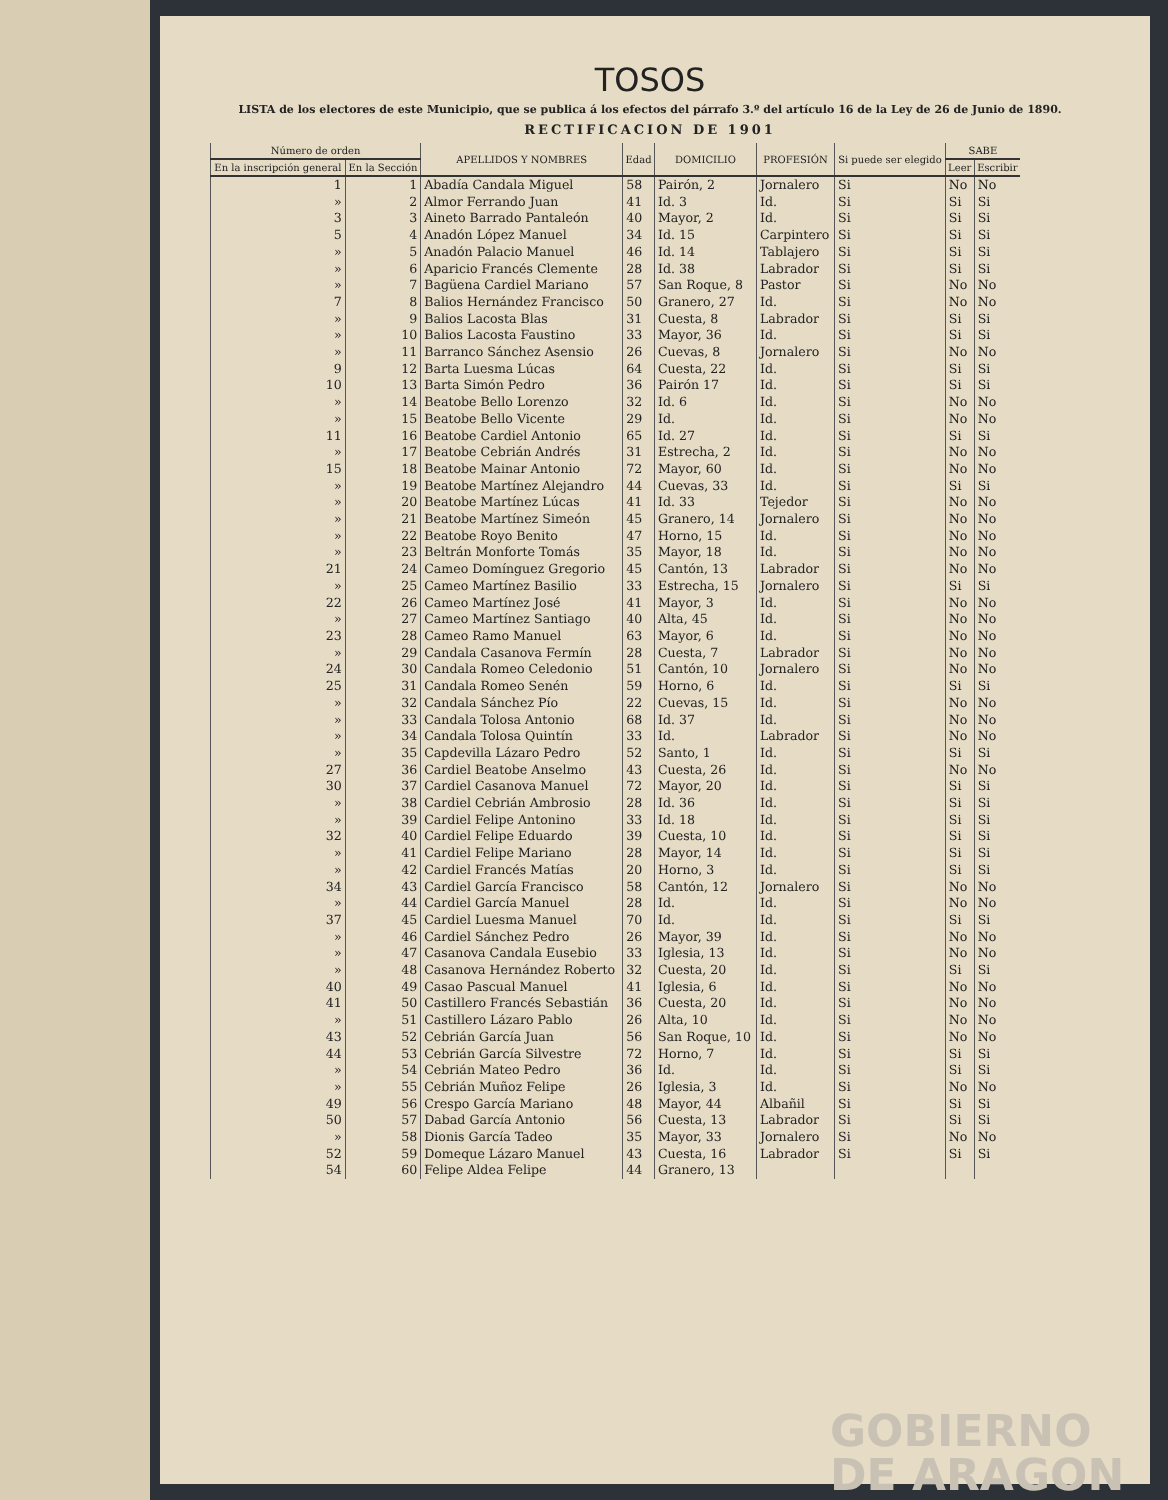TOSOS
LISTA de los electores de este Municipio, que se publica á los efectos del párrafo 3.º del artículo 16 de la Ley de 26 de Junio de 1890.
RECTIFICACION DE 1901
| Número de orden | | APELLIDOS Y NOMBRES | Edad | DOMICILIO | PROFESIÓN | Si puede ser elegido | SABE | |
| --- | --- | --- | --- | --- | --- | --- | --- | --- |
| En la inscripción general | En la Sección | | | | | | Leer | Escribir |
| 1 | 1 | Abadía Candala Miguel | 58 | Pairón, 2 | Jornalero | Si | No | No |
| » | 2 | Almor Ferrando Juan | 41 | Id. 3 | Id. | Si | Si | Si |
| 3 | 3 | Aineto Barrado Pantaleón | 40 | Mayor, 2 | Id. | Si | Si | Si |
| 5 | 4 | Anadón López Manuel | 34 | Id. 15 | Carpintero | Si | Si | Si |
| » | 5 | Anadón Palacio Manuel | 46 | Id. 14 | Tablajero | Si | Si | Si |
| » | 6 | Aparicio Francés Clemente | 28 | Id. 38 | Labrador | Si | Si | Si |
| » | 7 | Bagüena Cardiel Mariano | 57 | San Roque, 8 | Pastor | Si | No | No |
| 7 | 8 | Balios Hernández Francisco | 50 | Granero, 27 | Id. | Si | No | No |
| » | 9 | Balios Lacosta Blas | 31 | Cuesta, 8 | Labrador | Si | Si | Si |
| » | 10 | Balios Lacosta Faustino | 33 | Mayor, 36 | Id. | Si | Si | Si |
| » | 11 | Barranco Sánchez Asensio | 26 | Cuevas, 8 | Jornalero | Si | No | No |
| 9 | 12 | Barta Luesma Lúcas | 64 | Cuesta, 22 | Id. | Si | Si | Si |
| 10 | 13 | Barta Simón Pedro | 36 | Pairón 17 | Id. | Si | Si | Si |
| » | 14 | Beatobe Bello Lorenzo | 32 | Id. 6 | Id. | Si | No | No |
| » | 15 | Beatobe Bello Vicente | 29 | Id. | Id. | Si | No | No |
| 11 | 16 | Beatobe Cardiel Antonio | 65 | Id. 27 | Id. | Si | Si | Si |
| » | 17 | Beatobe Cebrián Andrés | 31 | Estrecha, 2 | Id. | Si | No | No |
| 15 | 18 | Beatobe Mainar Antonio | 72 | Mayor, 60 | Id. | Si | No | No |
| » | 19 | Beatobe Martínez Alejandro | 44 | Cuevas, 33 | Id. | Si | Si | Si |
| » | 20 | Beatobe Martínez Lúcas | 41 | Id. 33 | Tejedor | Si | No | No |
| » | 21 | Beatobe Martínez Simeón | 45 | Granero, 14 | Jornalero | Si | No | No |
| » | 22 | Beatobe Royo Benito | 47 | Horno, 15 | Id. | Si | No | No |
| » | 23 | Beltrán Monforte Tomás | 35 | Mayor, 18 | Id. | Si | No | No |
| 21 | 24 | Cameo Domínguez Gregorio | 45 | Cantón, 13 | Labrador | Si | No | No |
| » | 25 | Cameo Martínez Basilio | 33 | Estrecha, 15 | Jornalero | Si | Si | Si |
| 22 | 26 | Cameo Martínez José | 41 | Mayor, 3 | Id. | Si | No | No |
| » | 27 | Cameo Martínez Santiago | 40 | Alta, 45 | Id. | Si | No | No |
| 23 | 28 | Cameo Ramo Manuel | 63 | Mayor, 6 | Id. | Si | No | No |
| » | 29 | Candala Casanova Fermín | 28 | Cuesta, 7 | Labrador | Si | No | No |
| 24 | 30 | Candala Romeo Celedonio | 51 | Cantón, 10 | Jornalero | Si | No | No |
| 25 | 31 | Candala Romeo Senén | 59 | Horno, 6 | Id. | Si | Si | Si |
| » | 32 | Candala Sánchez Pío | 22 | Cuevas, 15 | Id. | Si | No | No |
| » | 33 | Candala Tolosa Antonio | 68 | Id. 37 | Id. | Si | No | No |
| » | 34 | Candala Tolosa Quintín | 33 | Id. | Labrador | Si | No | No |
| » | 35 | Capdevilla Lázaro Pedro | 52 | Santo, 1 | Id. | Si | Si | Si |
| 27 | 36 | Cardiel Beatobe Anselmo | 43 | Cuesta, 26 | Id. | Si | No | No |
| 30 | 37 | Cardiel Casanova Manuel | 72 | Mayor, 20 | Id. | Si | Si | Si |
| » | 38 | Cardiel Cebrián Ambrosio | 28 | Id. 36 | Id. | Si | Si | Si |
| » | 39 | Cardiel Felipe Antonino | 33 | Id. 18 | Id. | Si | Si | Si |
| 32 | 40 | Cardiel Felipe Eduardo | 39 | Cuesta, 10 | Id. | Si | Si | Si |
| » | 41 | Cardiel Felipe Mariano | 28 | Mayor, 14 | Id. | Si | Si | Si |
| » | 42 | Cardiel Francés Matías | 20 | Horno, 3 | Id. | Si | Si | Si |
| 34 | 43 | Cardiel García Francisco | 58 | Cantón, 12 | Jornalero | Si | No | No |
| » | 44 | Cardiel García Manuel | 28 | Id. | Id. | Si | No | No |
| 37 | 45 | Cardiel Luesma Manuel | 70 | Id. | Id. | Si | Si | Si |
| » | 46 | Cardiel Sánchez Pedro | 26 | Mayor, 39 | Id. | Si | No | No |
| » | 47 | Casanova Candala Eusebio | 33 | Iglesia, 13 | Id. | Si | No | No |
| » | 48 | Casanova Hernández Roberto | 32 | Cuesta, 20 | Id. | Si | Si | Si |
| 40 | 49 | Casao Pascual Manuel | 41 | Iglesia, 6 | Id. | Si | No | No |
| 41 | 50 | Castillero Francés Sebastián | 36 | Cuesta, 20 | Id. | Si | No | No |
| » | 51 | Castillero Lázaro Pablo | 26 | Alta, 10 | Id. | Si | No | No |
| 43 | 52 | Cebrián García Juan | 56 | San Roque, 10 | Id. | Si | No | No |
| 44 | 53 | Cebrián García Silvestre | 72 | Horno, 7 | Id. | Si | Si | Si |
| » | 54 | Cebrián Mateo Pedro | 36 | Id. | Id. | Si | Si | Si |
| » | 55 | Cebrián Muñoz Felipe | 26 | Iglesia, 3 | Id. | Si | No | No |
| 49 | 56 | Crespo García Mariano | 48 | Mayor, 44 | Albañil | Si | Si | Si |
| 50 | 57 | Dabad García Antonio | 56 | Cuesta, 13 | Labrador | Si | Si | Si |
| » | 58 | Dionis García Tadeo | 35 | Mayor, 33 | Jornalero | Si | No | No |
| 52 | 59 | Domeque Lázaro Manuel | 43 | Cuesta, 16 | Labrador | Si | Si | Si |
| 54 | 60 | Felipe Aldea Felipe | 44 | Granero, 13 | | | | |
GOBIERNO
DE ARAGON